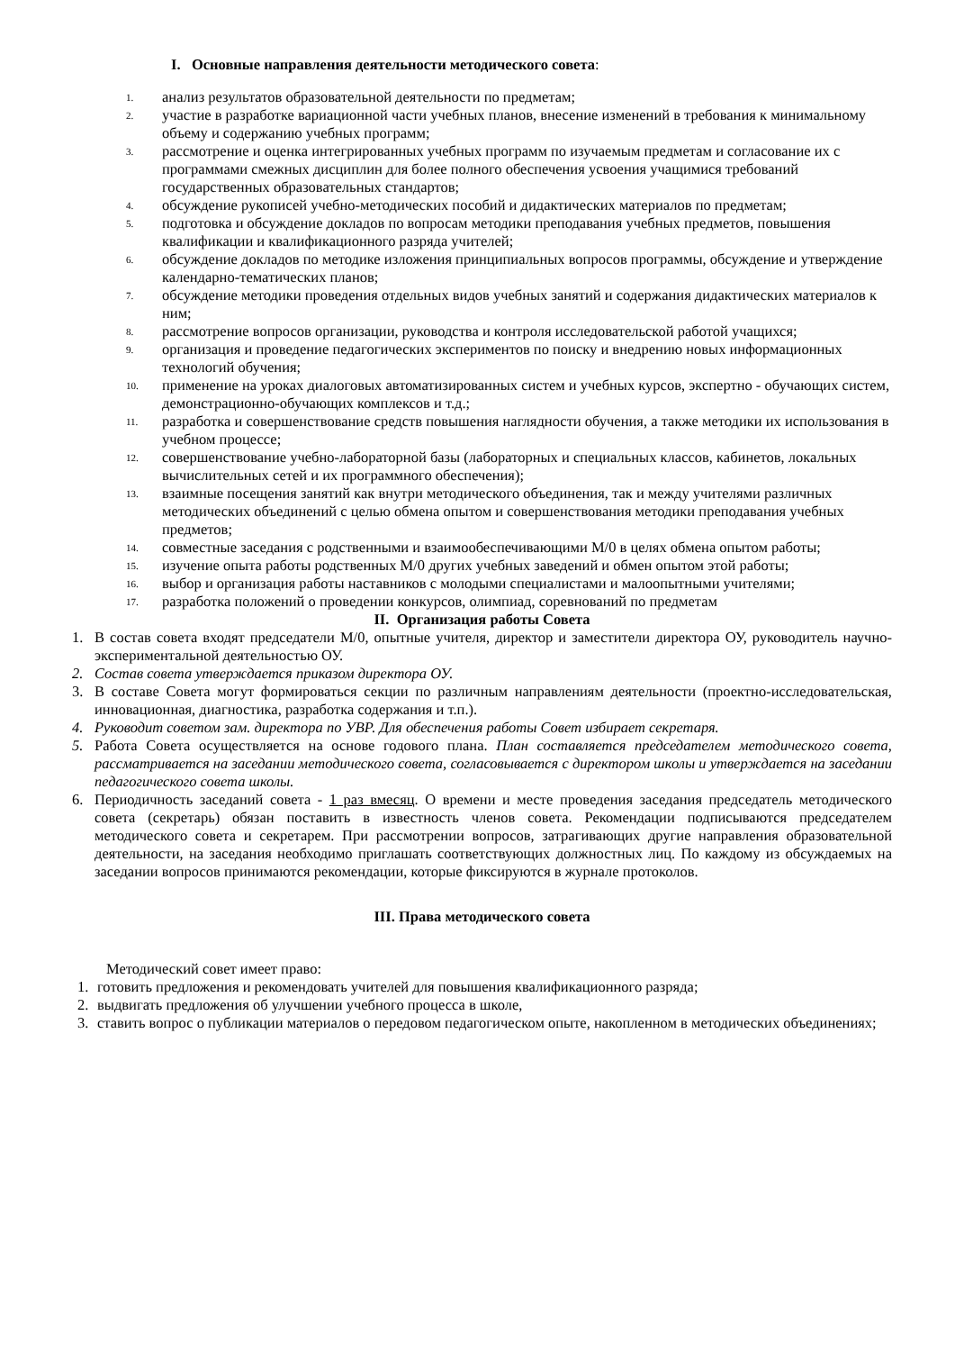I. Основные направления деятельности методического совета:
1. анализ результатов образовательной деятельности по предметам;
2. участие в разработке вариационной части учебных планов, внесение изменений в требования к минимальному объему и содержанию учебных программ;
3. рассмотрение и оценка интегрированных учебных программ по изучаемым предметам и согласование их с программами смежных дисциплин для более полного обеспечения усвоения учащимися требований государственных образовательных стандартов;
4. обсуждение рукописей учебно-методических пособий и дидактических материалов по предметам;
5. подготовка и обсуждение докладов по вопросам методики преподавания учебных предметов, повышения квалификации и квалификационного разряда учителей;
6. обсуждение докладов по методике изложения принципиальных вопросов программы, обсуждение и утверждение календарно-тематических планов;
7. обсуждение методики проведения отдельных видов учебных занятий и содержания дидактических материалов к ним;
8. рассмотрение вопросов организации, руководства и контроля исследовательской работой учащихся;
9. организация и проведение педагогических экспериментов по поиску и внедрению новых информационных технологий обучения;
10. применение на уроках диалоговых автоматизированных систем и учебных курсов, экспертно - обучающих систем, демонстрационно-обучающих комплексов и т.д.;
11. разработка и совершенствование средств повышения наглядности обучения, а также методики их использования в учебном процессе;
12. совершенствование учебно-лабораторной базы (лабораторных и специальных классов, кабинетов, локальных вычислительных сетей и их программного обеспечения);
13. взаимные посещения занятий как внутри методического объединения, так и между учителями различных методических объединений с целью обмена опытом и совершенствования методики преподавания учебных предметов;
14. совместные заседания с родственными и взаимообеспечивающими М/0 в целях обмена опытом работы;
15. изучение опыта работы родственных М/0 других учебных заведений и обмен опытом этой работы;
16. выбор и организация работы наставников с молодыми специалистами и малоопытными учителями;
17. разработка положений о проведении конкурсов, олимпиад, соревнований по предметам
II. Организация работы Совета
1. В состав совета входят председатели М/0, опытные учителя, директор и заместители директора ОУ, руководитель научно-экспериментальной деятельностью ОУ.
2. Состав совета утверждается приказом директора ОУ.
3. В составе Совета могут формироваться секции по различным направлениям деятельности (проектно-исследовательская, инновационная, диагностика, разработка содержания и т.п.).
4. Руководит советом зам. директора по УВР. Для обеспечения работы Совет избирает секретаря.
5. Работа Совета осуществляется на основе годового плана. План составляется председателем методического совета, рассматривается на заседании методического совета, согласовывается с директором школы и утверждается на заседании педагогического совета школы.
6. Периодичность заседаний совета - 1 раз вмесяц. О времени и месте проведения заседания председатель методического совета (секретарь) обязан поставить в известность членов совета. Рекомендации подписываются председателем методического совета и секретарем. При рассмотрении вопросов, затрагивающих другие направления образовательной деятельности, на заседания необходимо приглашать соответствующих должностных лиц. По каждому из обсуждаемых на заседании вопросов принимаются рекомендации, которые фиксируются в журнале протоколов.
III. Права методического совета
Методический совет имеет право:
1. готовить предложения и рекомендовать учителей для повышения квалификационного разряда;
2. выдвигать предложения об улучшении учебного процесса в школе,
3. ставить вопрос о публикации материалов о передовом педагогическом опыте, накопленном в методических объединениях;